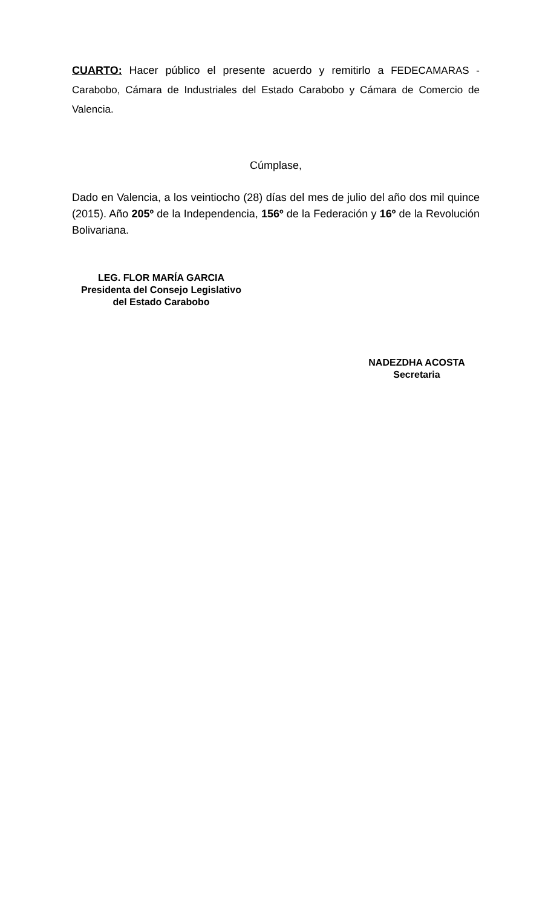CUARTO: Hacer público el presente acuerdo y remitirlo a FEDECAMARAS - Carabobo, Cámara de Industriales del Estado Carabobo y Cámara de Comercio de Valencia.
Cúmplase,
Dado en Valencia, a los veintiocho (28) días del mes de julio del año dos mil quince (2015). Año 205º de la Independencia, 156º de la Federación y 16º de la Revolución Bolivariana.
LEG. FLOR MARÍA GARCIA
Presidenta del Consejo Legislativo
del Estado Carabobo
NADEZDHA ACOSTA
Secretaria